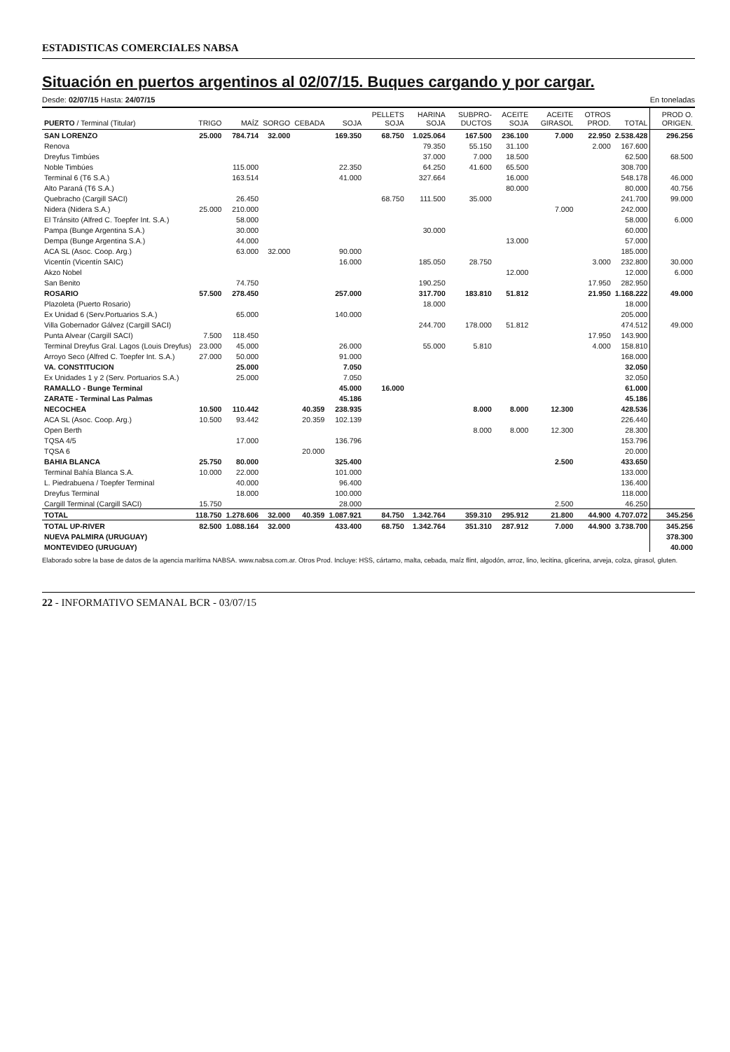ESTADISTICAS COMERCIALES NABSA
Situación en puertos argentinos al 02/07/15. Buques cargando y por cargar.
Desde: 02/07/15 Hasta: 24/07/15 En toneladas
| PUERTO / Terminal (Titular) | TRIGO | MAÍZ | SORGO | CEBADA | SOJA | PELLETS SOJA | HARINA SOJA | SUBPRO-DUCTOS | ACEITE SOJA | ACEITE GIRASOL | OTROS PROD. | TOTAL | PROD O. ORIGEN. |
| --- | --- | --- | --- | --- | --- | --- | --- | --- | --- | --- | --- | --- | --- |
| SAN LORENZO | 25.000 | 784.714 | 32.000 | | 169.350 | 68.750 | 1.025.064 | 167.500 | 236.100 | 7.000 | 22.950 | 2.538.428 | 296.256 |
| Renova | | | | | | | 79.350 | 55.150 | 31.100 | | 2.000 | 167.600 | |
| Dreyfus Timbúes | | | | | | | 37.000 | 7.000 | 18.500 | | | 62.500 | 68.500 |
| Noble Timbúes | | 115.000 | | | 22.350 | | 64.250 | 41.600 | 65.500 | | | 308.700 | |
| Terminal 6 (T6 S.A.) | | 163.514 | | | 41.000 | | 327.664 | | 16.000 | | | 548.178 | 46.000 |
| Alto Paraná (T6 S.A.) | | | | | | | | | 80.000 | | | 80.000 | 40.756 |
| Quebracho (Cargill SACI) | | 26.450 | | | | 68.750 | 111.500 | 35.000 | | | | 241.700 | 99.000 |
| Nidera (Nidera S.A.) | 25.000 | 210.000 | | | | | | | | 7.000 | | 242.000 | |
| El Tránsito (Alfred C. Toepfer Int. S.A.) | | 58.000 | | | | | | | | | | 58.000 | 6.000 |
| Pampa (Bunge Argentina S.A.) | | 30.000 | | | | | 30.000 | | | | | 60.000 | |
| Dempa (Bunge Argentina S.A.) | | 44.000 | | | | | | | 13.000 | | | 57.000 | |
| ACA SL (Asoc. Coop. Arg.) | | 63.000 | 32.000 | | 90.000 | | | | | | | 185.000 | |
| Vicentín (Vicentín SAIC) | | | | | 16.000 | | 185.050 | 28.750 | | | 3.000 | 232.800 | 30.000 |
| Akzo Nobel | | | | | | | | | 12.000 | | | 12.000 | 6.000 |
| San Benito | | 74.750 | | | | | 190.250 | | | | 17.950 | 282.950 | |
| ROSARIO | 57.500 | 278.450 | | | 257.000 | | 317.700 | 183.810 | 51.812 | | 21.950 | 1.168.222 | 49.000 |
| Plazoleta (Puerto Rosario) | | | | | | | 18.000 | | | | | 18.000 | |
| Ex Unidad 6 (Serv.Portuarios S.A.) | | 65.000 | | | 140.000 | | | | | | | 205.000 | |
| Villa Gobernador Gálvez (Cargill SACI) | | | | | | | 244.700 | 178.000 | 51.812 | | | 474.512 | 49.000 |
| Punta Alvear (Cargill SACI) | 7.500 | 118.450 | | | | | | | | | 17.950 | 143.900 | |
| Terminal Dreyfus Gral. Lagos (Louis Dreyfus) | 23.000 | 45.000 | | | 26.000 | | 55.000 | 5.810 | | | 4.000 | 158.810 | |
| Arroyo Seco (Alfred C. Toepfer Int. S.A.) | 27.000 | 50.000 | | | 91.000 | | | | | | | 168.000 | |
| VA. CONSTITUCION | | 25.000 | | | 7.050 | | | | | | | 32.050 | |
| Ex Unidades 1 y 2 (Serv. Portuarios S.A.) | | 25.000 | | | 7.050 | | | | | | | 32.050 | |
| RAMALLO - Bunge Terminal | | | | | 45.000 | 16.000 | | | | | | 61.000 | |
| ZARATE - Terminal Las Palmas | | | | | 45.186 | | | | | | | 45.186 | |
| NECOCHEA | 10.500 | 110.442 | | 40.359 | 238.935 | | | 8.000 | 8.000 | 12.300 | | 428.536 | |
| ACA SL (Asoc. Coop. Arg.) | 10.500 | 93.442 | | 20.359 | 102.139 | | | | | | | 226.440 | |
| Open Berth | | | | | | | | 8.000 | 8.000 | 12.300 | | 28.300 | |
| TQSA 4/5 | | 17.000 | | | 136.796 | | | | | | | 153.796 | |
| TQSA 6 | | | | 20.000 | | | | | | | | 20.000 | |
| BAHIA BLANCA | 25.750 | 80.000 | | | 325.400 | | | | | 2.500 | | 433.650 | |
| Terminal Bahía Blanca S.A. | 10.000 | 22.000 | | | 101.000 | | | | | | | 133.000 | |
| L. Piedrabuena / Toepfer Terminal | | 40.000 | | | 96.400 | | | | | | | 136.400 | |
| Dreyfus Terminal | | 18.000 | | | 100.000 | | | | | | | 118.000 | |
| Cargill Terminal (Cargill SACI) | 15.750 | | | | 28.000 | | | | | 2.500 | | 46.250 | |
| TOTAL | 118.750 | 1.278.606 | 32.000 | 40.359 | 1.087.921 | 84.750 | 1.342.764 | 359.310 | 295.912 | 21.800 | 44.900 | 4.707.072 | 345.256 |
| TOTAL UP-RIVER | 82.500 | 1.088.164 | 32.000 | | 433.400 | 68.750 | 1.342.764 | 351.310 | 287.912 | 7.000 | 44.900 | 3.738.700 | 345.256 |
| NUEVA PALMIRA (URUGUAY) | | | | | | | | | | | | | 378.300 |
| MONTEVIDEO (URUGUAY) | | | | | | | | | | | | | 40.000 |
Elaborado sobre la base de datos de la agencia marítima NABSA. www.nabsa.com.ar. Otros Prod. Incluye: HSS, cártamo, malta, cebada, maíz flint, algodón, arroz, lino, lecitina, glicerina, arveja, colza, girasol, gluten.
22 - INFORMATIVO SEMANAL BCR - 03/07/15